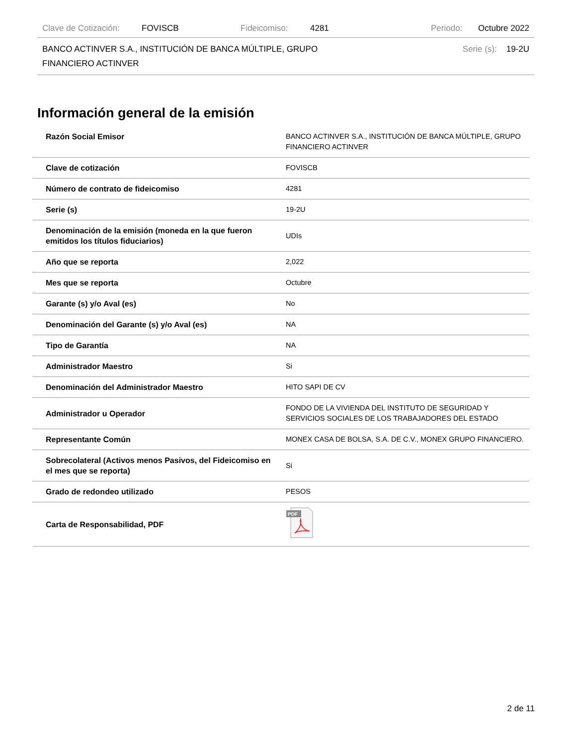Clave de Cotización: FOVISCB Fideicomiso: 4281 Periodo: Octubre 2022
BANCO ACTINVER S.A., INSTITUCIÓN DE BANCA MÚLTIPLE, GRUPO FINANCIERO ACTINVER Serie (s): 19-2U
Información general de la emisión
| Razón Social Emisor | BANCO ACTINVER S.A., INSTITUCIÓN DE BANCA MÚLTIPLE, GRUPO FINANCIERO ACTINVER |
| Clave de cotización | FOVISCB |
| Número de contrato de fideicomiso | 4281 |
| Serie (s) | 19-2U |
| Denominación de la emisión (moneda en la que fueron emitidos los títulos fiduciarios) | UDIs |
| Año que se reporta | 2,022 |
| Mes que se reporta | Octubre |
| Garante (s) y/o Aval (es) | No |
| Denominación del Garante (s) y/o Aval (es) | NA |
| Tipo de Garantía | NA |
| Administrador Maestro | Si |
| Denominación del Administrador Maestro | HITO SAPI DE CV |
| Administrador u Operador | FONDO DE LA VIVIENDA DEL INSTITUTO DE SEGURIDAD Y SERVICIOS SOCIALES DE LOS TRABAJADORES DEL ESTADO |
| Representante Común | MONEX CASA DE BOLSA, S.A. DE C.V., MONEX GRUPO FINANCIERO. |
| Sobrecolateral (Activos menos Pasivos, del Fideicomiso en el mes que se reporta) | Si |
| Grado de redondeo utilizado | PESOS |
| Carta de Responsabilidad, PDF | PDF |
2 de 11